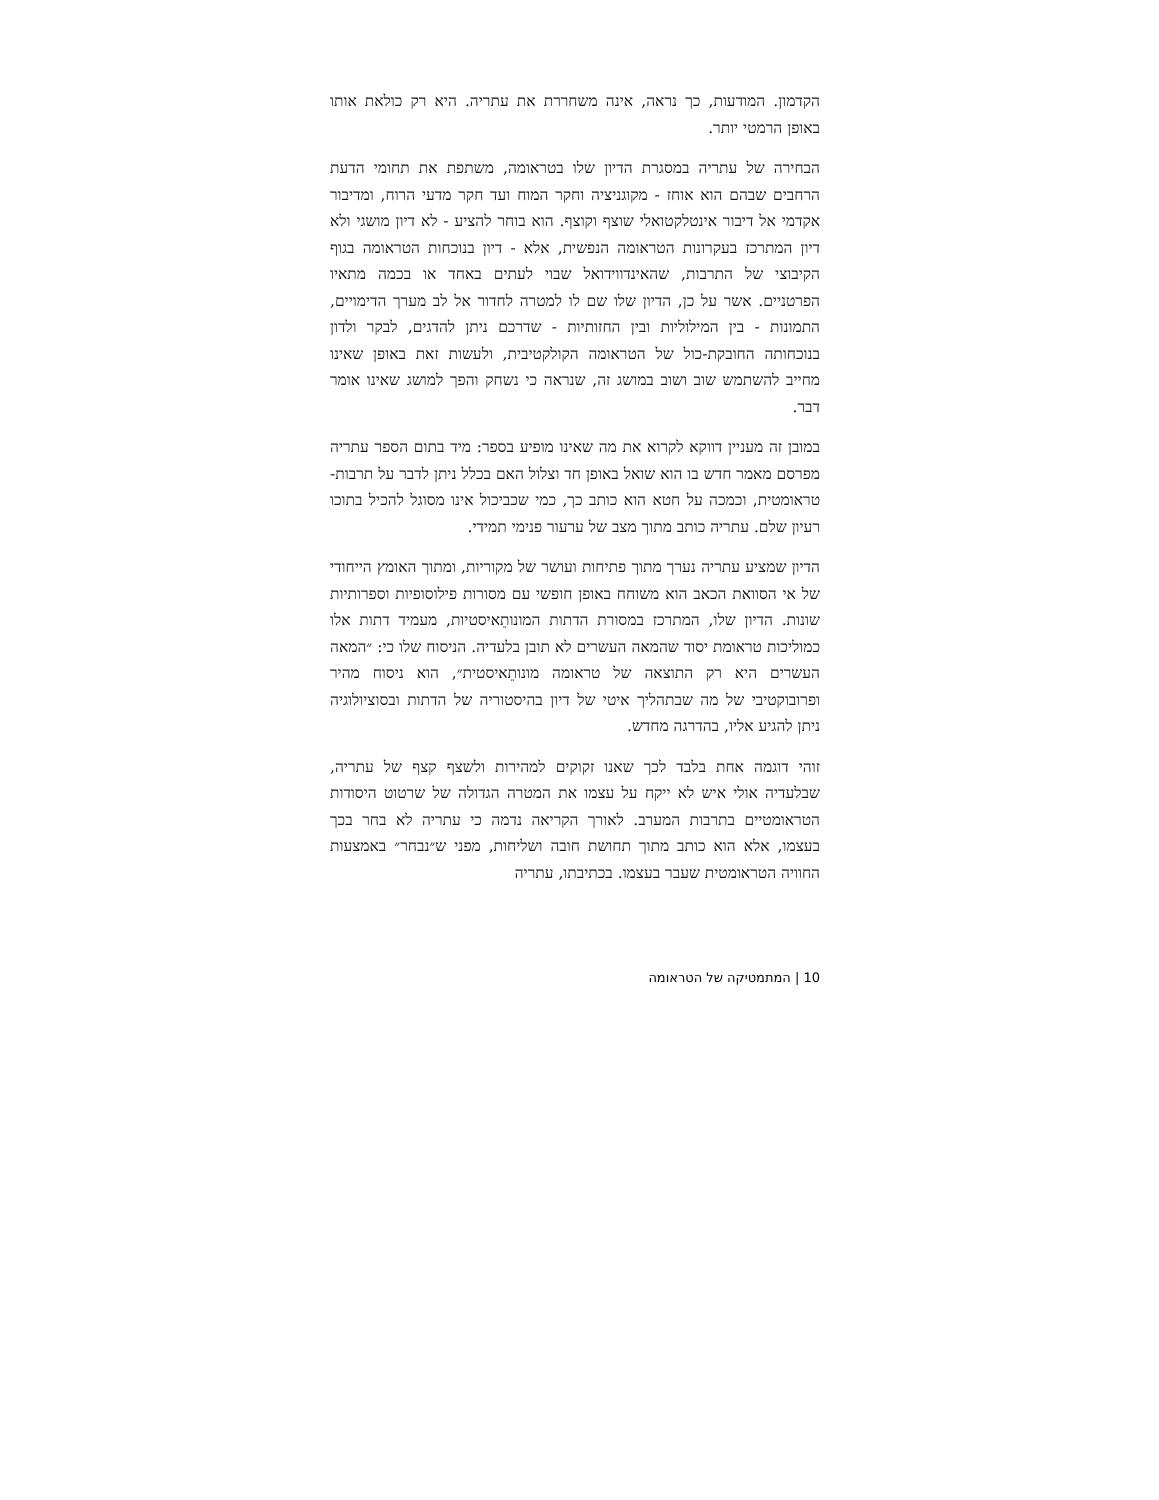הקדמון. המודעות, כך נראה, אינה משחררת את עתריה. היא רק כולאת אותו באופן הרמטי יותר.
הבחירה של עתריה במסגרת הדיון שלו בטראומה, משתפת את תחומי הדעת הרחבים שבהם הוא אוחז - מקוגניציה וחקר המוח ועד חקר מדעי הרוח, ומדיבור אקדמי אל דיבור אינטלקטואלי שוצף וקוצף. הוא בוחר להציע - לא דיון מושגי ולא דיון המתרכז בעקרונות הטראומה הנפשית, אלא - דיון בנוכחות הטראומה בגוף הקיבוצי של התרבות, שהאינדווידואל שבוי לעתים באחד או בכמה מתאיו הפרטניים. אשר על כן, הדיון שלו שם לו למטרה לחדור אל לב מערך הדימויים, התמונות - בין המילוליות ובין החזותיות - שדרכם ניתן להדגים, לבקר ולדון בנוכחותה החובקת-כול של הטראומה הקולקטיבית, ולעשות זאת באופן שאינו מחייב להשתמש שוב ושוב במושג זה, שנראה כי נשחק והפך למושג שאינו אומר דבר.
במובן זה מעניין דווקא לקרוא את מה שאינו מופיע בספר: מיד בתום הספר עתריה מפרסם מאמר חדש בו הוא שואל באופן חד וצלול האם בכלל ניתן לדבר על תרבות-טראומטית, וכמכה על חטא הוא כותב כך, כמי שכביכול אינו מסוגל להכיל בתוכו רעיון שלם. עתריה כותב מתוך מצב של ערעור פנימי תמידי.
הדיון שמציע עתריה נערך מתוך פתיחות ועושר של מקוריות, ומתוך האומץ הייחודי של אי הסוואת הכאב הוא משוחח באופן חופשי עם מסורות פילוסופיות וספרותיות שונות. הדיון שלו, המתרכז במסורת הדתות המונותֵאיסטיות, מעמיד דתות אלו כמוליכות טראומת יסוד שהמאה העשרים לא תובן בלעדיה. הניסוח שלו כי: ״המאה העשרים היא רק התוצאה של טראומה מונותֵאיסטית״, הוא ניסוח מהיר ופרובוקטיבי של מה שבתהליך איטי של דיון בהיסטוריה של הדתות ובסוציולוגיה ניתן להגיע אליו, בהדרגה מחדש.
זוהי דוגמה אחת בלבד לכך שאנו זקוקים למהירות ולשצף קצף של עתריה, שבלעדיה אולי איש לא ייקח על עצמו את המטרה הגדולה של שרטוט היסודות הטראומטיים בתרבות המערב. לאורך הקריאה נדמה כי עתריה לא בחר בכך בעצמו, אלא הוא כותב מתוך תחושת חובה ושליחות, מפני ש״נבחר״ באמצעות החוויה הטראומטית שעבר בעצמו. בכתיבתו, עתריה
10 | המתמטיקה של הטראומה